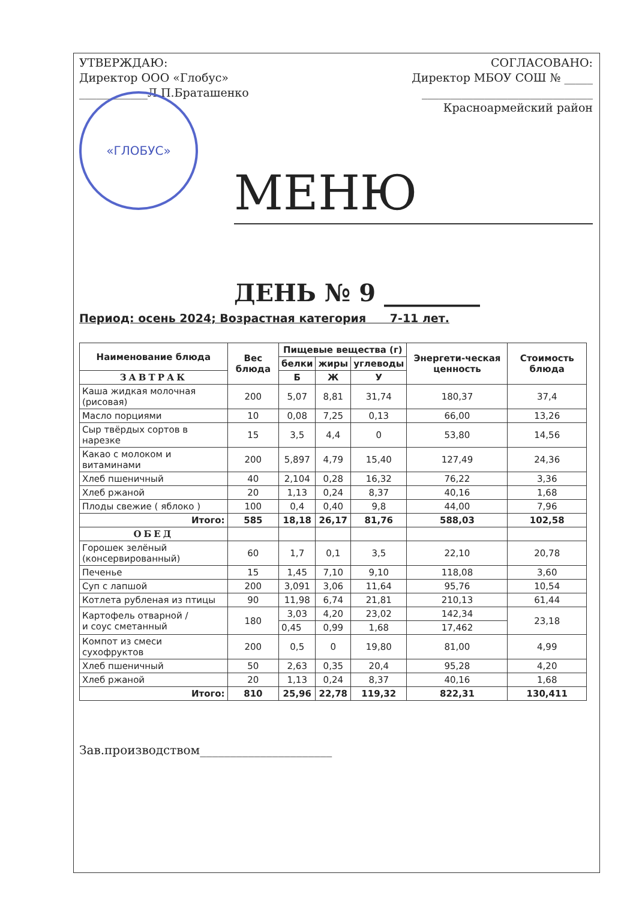УТВЕРЖДАЮ:
Директор ООО «Глобус»
____________Л.П.Браташенко
СОГЛАСОВАНО:
Директор МБОУ СОШ № _____
______________________________
Красноармейский район
«ГЛОБУС»
МЕНЮ
ДЕНЬ № 9 ________
Период: осень 2024; Возрастная категория 7-11 лет.
| Наименование блюда | Вес блюда | Пищевые вещества (г) | | | Энергети-ческая ценность | Стоимость блюда |
| --- | --- | --- | --- | --- | --- | --- |
| | | белки | жиры | углеводы | | |
| | | Б | Ж | У | | |
| ЗАВТРАК | | | | | | |
| Каша жидкая молочная (рисовая) | 200 | 5,07 | 8,81 | 31,74 | 180,37 | 37,4 |
| Масло порциями | 10 | 0,08 | 7,25 | 0,13 | 66,00 | 13,26 |
| Сыр твёрдых сортов в нарезке | 15 | 3,5 | 4,4 | 0 | 53,80 | 14,56 |
| Какао с молоком и витаминами | 200 | 5,897 | 4,79 | 15,40 | 127,49 | 24,36 |
| Хлеб пшеничный | 40 | 2,104 | 0,28 | 16,32 | 76,22 | 3,36 |
| Хлеб ржаной | 20 | 1,13 | 0,24 | 8,37 | 40,16 | 1,68 |
| Плоды свежие ( яблоко ) | 100 | 0,4 | 0,40 | 9,8 | 44,00 | 7,96 |
| Итого: | 585 | 18,18 | 26,17 | 81,76 | 588,03 | 102,58 |
| ОБЕД | | | | | | |
| Горошек зелёный (консервированный) | 60 | 1,7 | 0,1 | 3,5 | 22,10 | 20,78 |
| Печенье | 15 | 1,45 | 7,10 | 9,10 | 118,08 | 3,60 |
| Суп с лапшой | 200 | 3,091 | 3,06 | 11,64 | 95,76 | 10,54 |
| Котлета рубленая из птицы | 90 | 11,98 | 6,74 | 21,81 | 210,13 | 61,44 |
| Картофель отварной / и соус сметанный | 180 | 3,03 | 4,20 | 23,02 | 142,34 | 23,18 |
| | | 0,45 | 0,99 | 1,68 | 17,462 | |
| Компот из смеси сухофруктов | 200 | 0,5 | 0 | 19,80 | 81,00 | 4,99 |
| Хлеб пшеничный | 50 | 2,63 | 0,35 | 20,4 | 95,28 | 4,20 |
| Хлеб ржаной | 20 | 1,13 | 0,24 | 8,37 | 40,16 | 1,68 |
| Итого: | 810 | 25,96 | 22,78 | 119,32 | 822,31 | 130,411 |
Зав.производством______________________